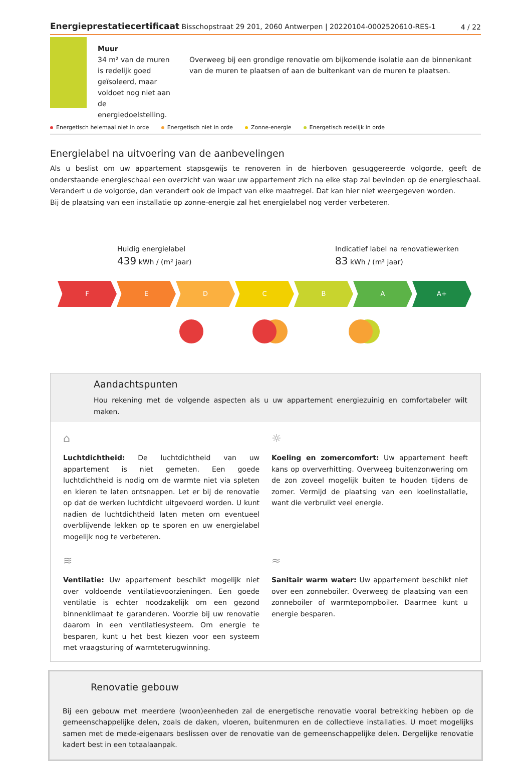Energieprestatiecertificaat Bisschopstraat 29 201, 2060 Antwerpen | 20220104-0002520610-RES-1
4 / 22
Muur
34 m² van de muren is redelijk goed geïsoleerd, maar voldoet nog niet aan de energiedoelstelling.
Overweeg bij een grondige renovatie om bijkomende isolatie aan de binnenkant van de muren te plaatsen of aan de buitenkant van de muren te plaatsen.
Energetisch helemaal niet in orde Energetisch niet in orde Zonne-energie Energetisch redelijk in orde
Energielabel na uitvoering van de aanbevelingen
Als u beslist om uw appartement stapsgewijs te renoveren in de hierboven gesuggereerde volgorde, geeft de onderstaande energieschaal een overzicht van waar uw appartement zich na elke stap zal bevinden op de energieschaal. Verandert u de volgorde, dan verandert ook de impact van elke maatregel. Dat kan hier niet weergegeven worden.
Bij de plaatsing van een installatie op zonne-energie zal het energielabel nog verder verbeteren.
Huidig energielabel
439 kWh / (m² jaar)
Indicatief label na renovatiewerken
83 kWh / (m² jaar)
F E D C B A A+
Aandachtspunten
Hou rekening met de volgende aspecten als u uw appartement energiezuinig en comfortabeler wilt maken.
⌂
Luchtdichtheid: De luchtdichtheid van uw appartement is niet gemeten. Een goede luchtdichtheid is nodig om de warmte niet via spleten en kieren te laten ontsnappen. Let er bij de renovatie op dat de werken luchtdicht uitgevoerd worden. U kunt nadien de luchtdichtheid laten meten om eventueel overblijvende lekken op te sporen en uw energielabel mogelijk nog te verbeteren.
☼
Koeling en zomercomfort: Uw appartement heeft kans op oververhitting. Overweeg buitenzonwering om de zon zoveel mogelijk buiten te houden tijdens de zomer. Vermijd de plaatsing van een koelinstallatie, want die verbruikt veel energie.
≋
Ventilatie: Uw appartement beschikt mogelijk niet over voldoende ventilatievoorzieningen. Een goede ventilatie is echter noodzakelijk om een gezond binnenklimaat te garanderen. Voorzie bij uw renovatie daarom in een ventilatiesysteem. Om energie te besparen, kunt u het best kiezen voor een systeem met vraagsturing of warmteterugwinning.
≈
Sanitair warm water: Uw appartement beschikt niet over een zonneboiler. Overweeg de plaatsing van een zonneboiler of warmtepompboiler. Daarmee kunt u energie besparen.
Renovatie gebouw
Bij een gebouw met meerdere (woon)eenheden zal de energetische renovatie vooral betrekking hebben op de gemeenschappelijke delen, zoals de daken, vloeren, buitenmuren en de collectieve installaties. U moet mogelijks samen met de mede-eigenaars beslissen over de renovatie van de gemeenschappelijke delen. Dergelijke renovatie kadert best in een totaalaanpak.